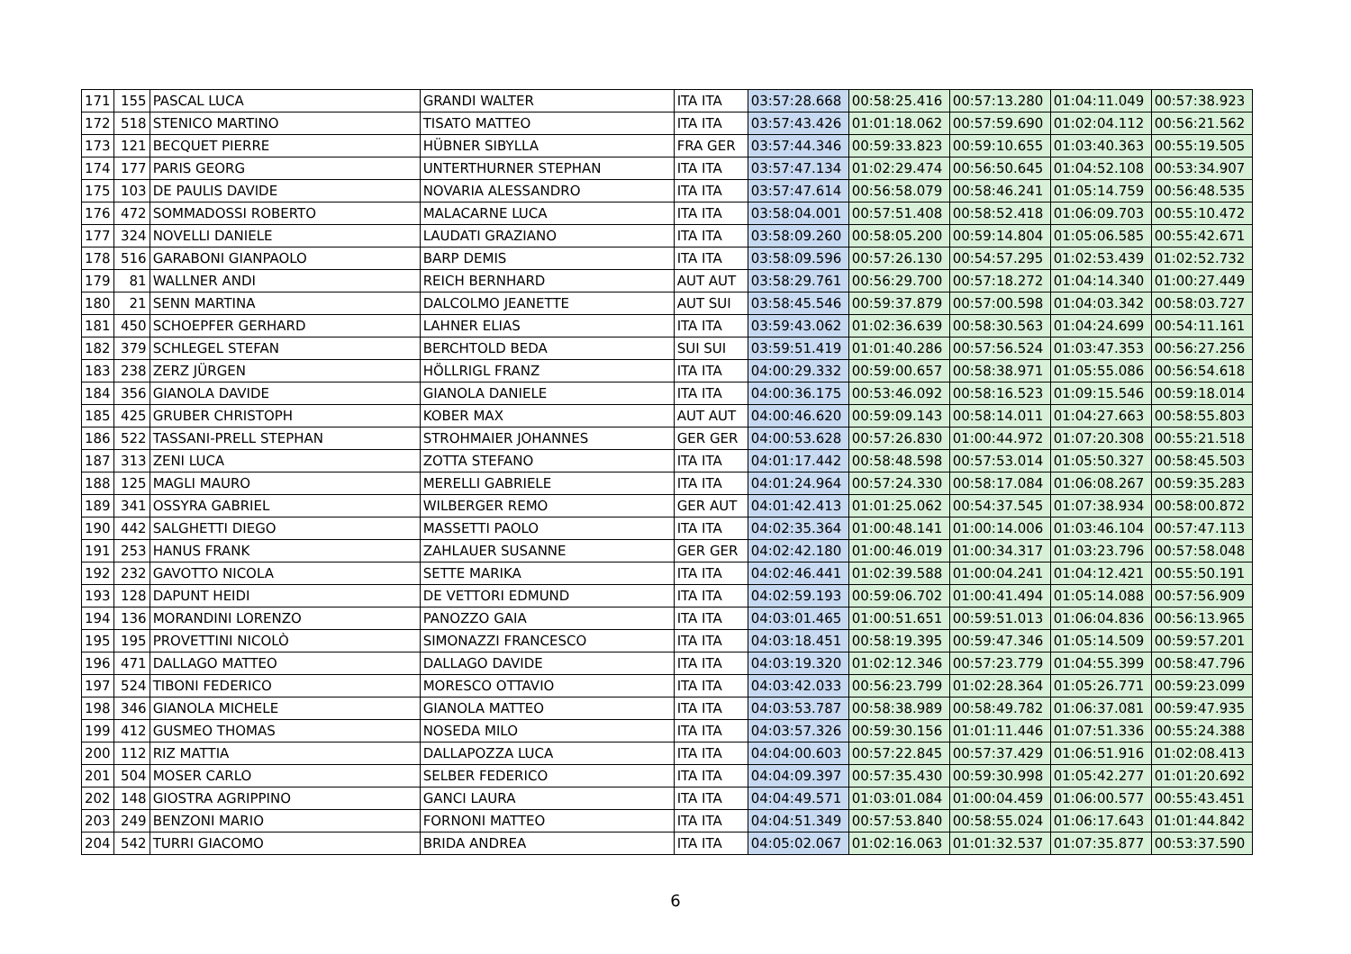| 171 | 155 | PASCAL LUCA | GRANDI WALTER | ITA ITA | 03:57:28.668 | 00:58:25.416 | 00:57:13.280 | 01:04:11.049 | 00:57:38.923 |
| 172 | 518 | STENICO MARTINO | TISATO MATTEO | ITA ITA | 03:57:43.426 | 01:01:18.062 | 00:57:59.690 | 01:02:04.112 | 00:56:21.562 |
| 173 | 121 | BECQUET PIERRE | HÜBNER SIBYLLA | FRA GER | 03:57:44.346 | 00:59:33.823 | 00:59:10.655 | 01:03:40.363 | 00:55:19.505 |
| 174 | 177 | PARIS GEORG | UNTERTHURNER STEPHAN | ITA ITA | 03:57:47.134 | 01:02:29.474 | 00:56:50.645 | 01:04:52.108 | 00:53:34.907 |
| 175 | 103 | DE PAULIS DAVIDE | NOVARIA ALESSANDRO | ITA ITA | 03:57:47.614 | 00:56:58.079 | 00:58:46.241 | 01:05:14.759 | 00:56:48.535 |
| 176 | 472 | SOMMADOSSI ROBERTO | MALACARNE LUCA | ITA ITA | 03:58:04.001 | 00:57:51.408 | 00:58:52.418 | 01:06:09.703 | 00:55:10.472 |
| 177 | 324 | NOVELLI DANIELE | LAUDATI GRAZIANO | ITA ITA | 03:58:09.260 | 00:58:05.200 | 00:59:14.804 | 01:05:06.585 | 00:55:42.671 |
| 178 | 516 | GARABONI GIANPAOLO | BARP DEMIS | ITA ITA | 03:58:09.596 | 00:57:26.130 | 00:54:57.295 | 01:02:53.439 | 01:02:52.732 |
| 179 | 81 | WALLNER ANDI | REICH BERNHARD | AUT AUT | 03:58:29.761 | 00:56:29.700 | 00:57:18.272 | 01:04:14.340 | 01:00:27.449 |
| 180 | 21 | SENN MARTINA | DALCOLMO JEANETTE | AUT SUI | 03:58:45.546 | 00:59:37.879 | 00:57:00.598 | 01:04:03.342 | 00:58:03.727 |
| 181 | 450 | SCHOEPFER GERHARD | LAHNER ELIAS | ITA ITA | 03:59:43.062 | 01:02:36.639 | 00:58:30.563 | 01:04:24.699 | 00:54:11.161 |
| 182 | 379 | SCHLEGEL STEFAN | BERCHTOLD BEDA | SUI SUI | 03:59:51.419 | 01:01:40.286 | 00:57:56.524 | 01:03:47.353 | 00:56:27.256 |
| 183 | 238 | ZERZ JÜRGEN | HÖLLRIGL FRANZ | ITA ITA | 04:00:29.332 | 00:59:00.657 | 00:58:38.971 | 01:05:55.086 | 00:56:54.618 |
| 184 | 356 | GIANOLA DAVIDE | GIANOLA DANIELE | ITA ITA | 04:00:36.175 | 00:53:46.092 | 00:58:16.523 | 01:09:15.546 | 00:59:18.014 |
| 185 | 425 | GRUBER CHRISTOPH | KOBER MAX | AUT AUT | 04:00:46.620 | 00:59:09.143 | 00:58:14.011 | 01:04:27.663 | 00:58:55.803 |
| 186 | 522 | TASSANI-PRELL STEPHAN | STROHMAIER JOHANNES | GER GER | 04:00:53.628 | 00:57:26.830 | 01:00:44.972 | 01:07:20.308 | 00:55:21.518 |
| 187 | 313 | ZENI LUCA | ZOTTA STEFANO | ITA ITA | 04:01:17.442 | 00:58:48.598 | 00:57:53.014 | 01:05:50.327 | 00:58:45.503 |
| 188 | 125 | MAGLI MAURO | MERELLI GABRIELE | ITA ITA | 04:01:24.964 | 00:57:24.330 | 00:58:17.084 | 01:06:08.267 | 00:59:35.283 |
| 189 | 341 | OSSYRA GABRIEL | WILBERGER REMO | GER AUT | 04:01:42.413 | 01:01:25.062 | 00:54:37.545 | 01:07:38.934 | 00:58:00.872 |
| 190 | 442 | SALGHETTI DIEGO | MASSETTI PAOLO | ITA ITA | 04:02:35.364 | 01:00:48.141 | 01:00:14.006 | 01:03:46.104 | 00:57:47.113 |
| 191 | 253 | HANUS FRANK | ZAHLAUER SUSANNE | GER GER | 04:02:42.180 | 01:00:46.019 | 01:00:34.317 | 01:03:23.796 | 00:57:58.048 |
| 192 | 232 | GAVOTTO NICOLA | SETTE MARIKA | ITA ITA | 04:02:46.441 | 01:02:39.588 | 01:00:04.241 | 01:04:12.421 | 00:55:50.191 |
| 193 | 128 | DAPUNT HEIDI | DE VETTORI EDMUND | ITA ITA | 04:02:59.193 | 00:59:06.702 | 01:00:41.494 | 01:05:14.088 | 00:57:56.909 |
| 194 | 136 | MORANDINI LORENZO | PANOZZO GAIA | ITA ITA | 04:03:01.465 | 01:00:51.651 | 00:59:51.013 | 01:06:04.836 | 00:56:13.965 |
| 195 | 195 | PROVETTINI NICOLÒ | SIMONAZZI FRANCESCO | ITA ITA | 04:03:18.451 | 00:58:19.395 | 00:59:47.346 | 01:05:14.509 | 00:59:57.201 |
| 196 | 471 | DALLAGO MATTEO | DALLAGO DAVIDE | ITA ITA | 04:03:19.320 | 01:02:12.346 | 00:57:23.779 | 01:04:55.399 | 00:58:47.796 |
| 197 | 524 | TIBONI FEDERICO | MORESCO OTTAVIO | ITA ITA | 04:03:42.033 | 00:56:23.799 | 01:02:28.364 | 01:05:26.771 | 00:59:23.099 |
| 198 | 346 | GIANOLA MICHELE | GIANOLA MATTEO | ITA ITA | 04:03:53.787 | 00:58:38.989 | 00:58:49.782 | 01:06:37.081 | 00:59:47.935 |
| 199 | 412 | GUSMEO THOMAS | NOSEDA MILO | ITA ITA | 04:03:57.326 | 00:59:30.156 | 01:01:11.446 | 01:07:51.336 | 00:55:24.388 |
| 200 | 112 | RIZ MATTIA | DALLAPOZZA LUCA | ITA ITA | 04:04:00.603 | 00:57:22.845 | 00:57:37.429 | 01:06:51.916 | 01:02:08.413 |
| 201 | 504 | MOSER CARLO | SELBER FEDERICO | ITA ITA | 04:04:09.397 | 00:57:35.430 | 00:59:30.998 | 01:05:42.277 | 01:01:20.692 |
| 202 | 148 | GIOSTRA AGRIPPINO | GANCI LAURA | ITA ITA | 04:04:49.571 | 01:03:01.084 | 01:00:04.459 | 01:06:00.577 | 00:55:43.451 |
| 203 | 249 | BENZONI MARIO | FORNONI MATTEO | ITA ITA | 04:04:51.349 | 00:57:53.840 | 00:58:55.024 | 01:06:17.643 | 01:01:44.842 |
| 204 | 542 | TURRI GIACOMO | BRIDA ANDREA | ITA ITA | 04:05:02.067 | 01:02:16.063 | 01:01:32.537 | 01:07:35.877 | 00:53:37.590 |
6